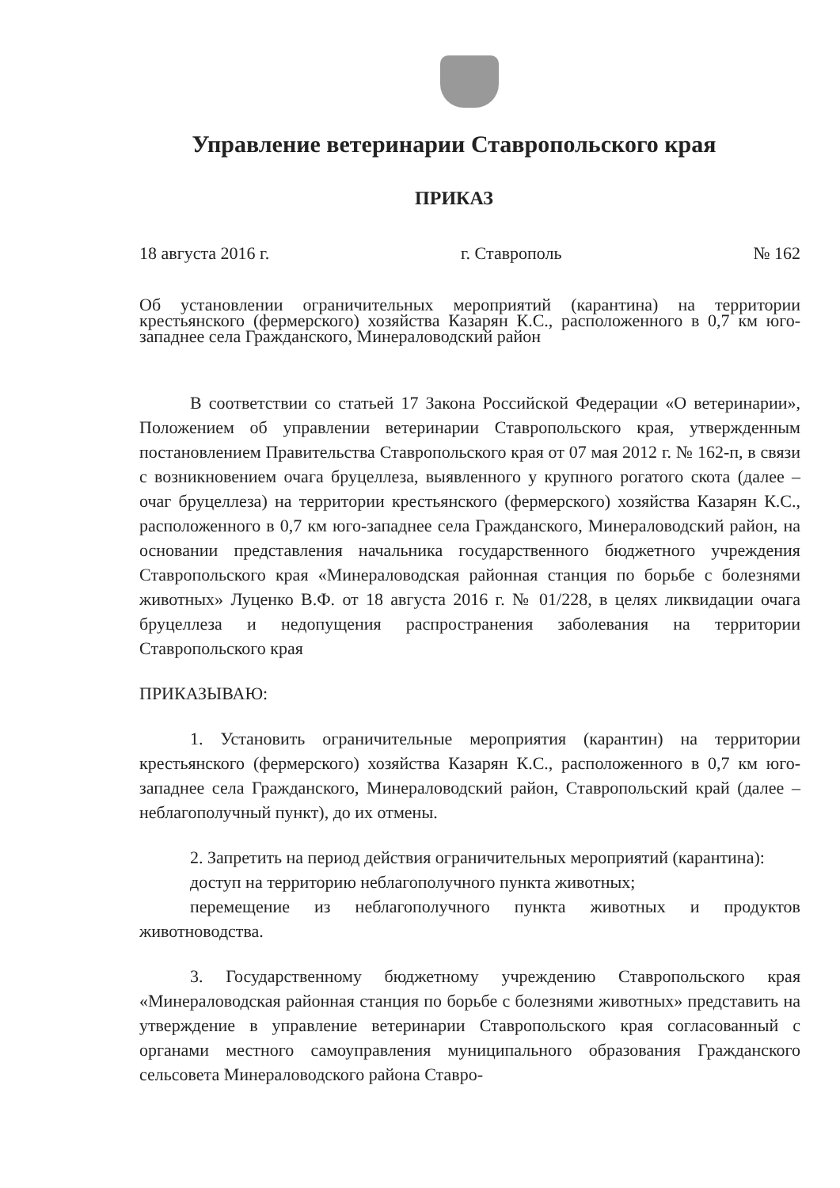Управление ветеринарии Ставропольского края
ПРИКАЗ
18 августа 2016 г. г. Ставрополь № 162
Об установлении ограничительных мероприятий (карантина) на территории крестьянского (фермерского) хозяйства Казарян К.С., расположенного в 0,7 км юго-западнее села Гражданского, Минераловодский район
В соответствии со статьей 17 Закона Российской Федерации «О ветеринарии», Положением об управлении ветеринарии Ставропольского края, утвержденным постановлением Правительства Ставропольского края от 07 мая 2012 г. № 162-п, в связи с возникновением очага бруцеллеза, выявленного у крупного рогатого скота (далее – очаг бруцеллеза) на территории крестьянского (фермерского) хозяйства Казарян К.С., расположенного в 0,7 км юго-западнее села Гражданского, Минераловодский район, на основании представления начальника государственного бюджетного учреждения Ставропольского края «Минераловодская районная станция по борьбе с болезнями животных» Луценко В.Ф. от 18 августа 2016 г. № 01/228, в целях ликвидации очага бруцеллеза и недопущения распространения заболевания на территории Ставропольского края
ПРИКАЗЫВАЮ:
1. Установить ограничительные мероприятия (карантин) на территории крестьянского (фермерского) хозяйства Казарян К.С., расположенного в 0,7 км юго-западнее села Гражданского, Минераловодский район, Ставропольский край (далее – неблагополучный пункт), до их отмены.
2. Запретить на период действия ограничительных мероприятий (карантина):
доступ на территорию неблагополучного пункта животных;
перемещение из неблагополучного пункта животных и продуктов животноводства.
3. Государственному бюджетному учреждению Ставропольского края «Минераловодская районная станция по борьбе с болезнями животных» представить на утверждение в управление ветеринарии Ставропольского края согласованный с органами местного самоуправления муниципального образования Гражданского сельсовета Минераловодского района Ставро-